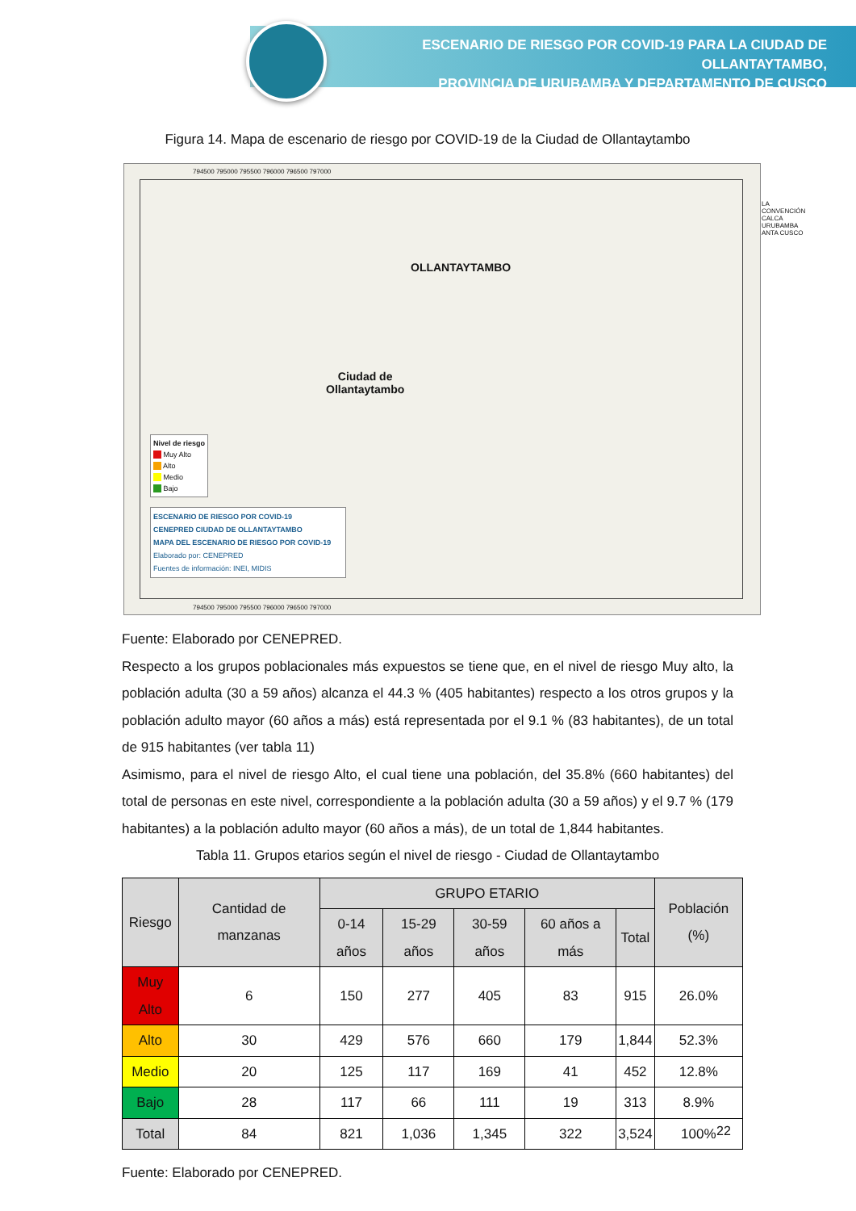ESCENARIO DE RIESGO POR COVID-19 PARA LA CIUDAD DE OLLANTAYTAMBO,
PROVINCIA DE URUBAMBA Y DEPARTAMENTO DE CUSCO
Figura 14. Mapa de escenario de riesgo por COVID-19 de la Ciudad de Ollantaytambo
794500 795000 795500 796000 796500 797000
OLLANTAYTAMBO
Ciudad de
Ollantaytambo
LA CONVENCIÓN CALCA URUBAMBA ANTA CUSCO
Nivel de riesgo
Muy Alto
Alto
Medio
Bajo
ESCENARIO DE RIESGO POR COVID-19
CENEPRED CIUDAD DE OLLANTAYTAMBO
MAPA DEL ESCENARIO DE RIESGO POR COVID-19
Elaborado por: CENEPRED
Fuentes de información: INEI, MIDIS
794500 795000 795500 796000 796500 797000
Fuente: Elaborado por CENEPRED.
Respecto a los grupos poblacionales más expuestos se tiene que, en el nivel de riesgo Muy alto, la población adulta (30 a 59 años) alcanza el 44.3 % (405 habitantes) respecto a los otros grupos y la población adulto mayor (60 años a más) está representada por el 9.1 % (83 habitantes), de un total de 915 habitantes (ver tabla 11)
Asimismo, para el nivel de riesgo Alto, el cual tiene una población, del 35.8% (660 habitantes) del total de personas en este nivel, correspondiente a la población adulta (30 a 59 años) y el 9.7 % (179 habitantes) a la población adulto mayor (60 años a más), de un total de 1,844 habitantes.
Tabla 11. Grupos etarios según el nivel de riesgo - Ciudad de Ollantaytambo
| Riesgo | Cantidad de manzanas | GRUPO ETARIO | | | | | Población (%) |
| --- | --- | --- | --- | --- | --- | --- | --- |
| | | 0-14 años | 15-29 años | 30-59 años | 60 años a más | Total | |
| Muy Alto | 6 | 150 | 277 | 405 | 83 | 915 | 26.0% |
| Alto | 30 | 429 | 576 | 660 | 179 | 1,844 | 52.3% |
| Medio | 20 | 125 | 117 | 169 | 41 | 452 | 12.8% |
| Bajo | 28 | 117 | 66 | 111 | 19 | 313 | 8.9% |
| Total | 84 | 821 | 1,036 | 1,345 | 322 | 3,524 | 100% |
Fuente: Elaborado por CENEPRED.
22